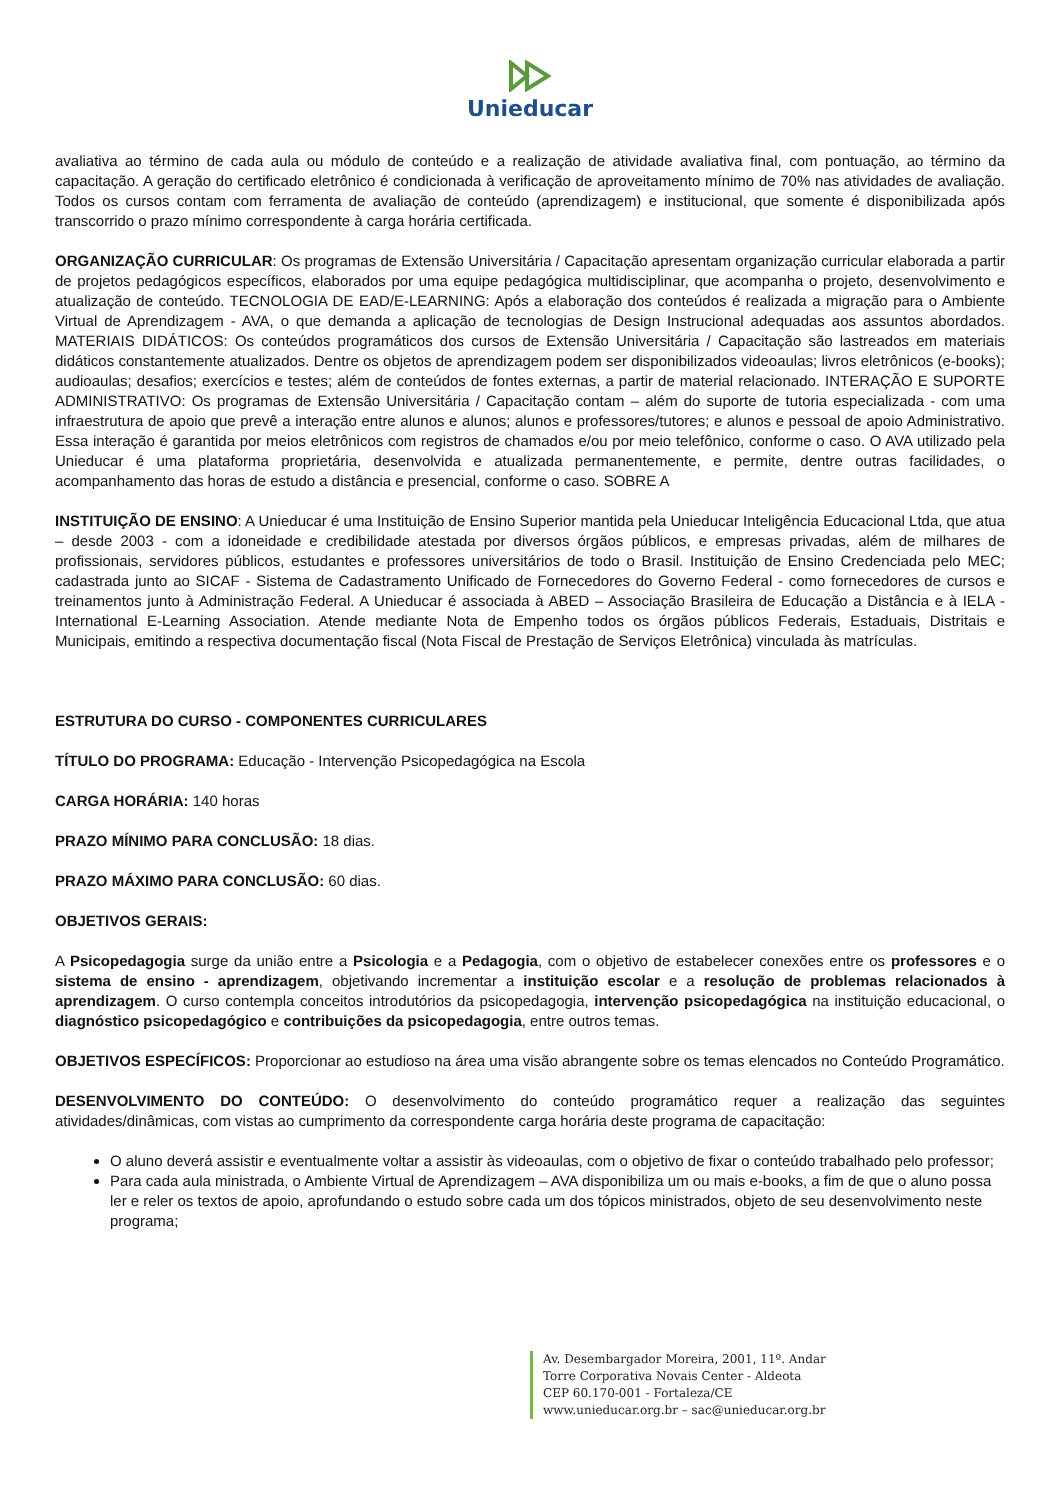Unieducar
avaliativa ao término de cada aula ou módulo de conteúdo e a realização de atividade avaliativa final, com pontuação, ao término da capacitação. A geração do certificado eletrônico é condicionada à verificação de aproveitamento mínimo de 70% nas atividades de avaliação. Todos os cursos contam com ferramenta de avaliação de conteúdo (aprendizagem) e institucional, que somente é disponibilizada após transcorrido o prazo mínimo correspondente à carga horária certificada.
ORGANIZAÇÃO CURRICULAR: Os programas de Extensão Universitária / Capacitação apresentam organização curricular elaborada a partir de projetos pedagógicos específicos, elaborados por uma equipe pedagógica multidisciplinar, que acompanha o projeto, desenvolvimento e atualização de conteúdo. TECNOLOGIA DE EAD/E-LEARNING: Após a elaboração dos conteúdos é realizada a migração para o Ambiente Virtual de Aprendizagem - AVA, o que demanda a aplicação de tecnologias de Design Instrucional adequadas aos assuntos abordados. MATERIAIS DIDÁTICOS: Os conteúdos programáticos dos cursos de Extensão Universitária / Capacitação são lastreados em materiais didáticos constantemente atualizados. Dentre os objetos de aprendizagem podem ser disponibilizados videoaulas; livros eletrônicos (e-books); audioaulas; desafios; exercícios e testes; além de conteúdos de fontes externas, a partir de material relacionado. INTERAÇÃO E SUPORTE ADMINISTRATIVO: Os programas de Extensão Universitária / Capacitação contam – além do suporte de tutoria especializada - com uma infraestrutura de apoio que prevê a interação entre alunos e alunos; alunos e professores/tutores; e alunos e pessoal de apoio Administrativo. Essa interação é garantida por meios eletrônicos com registros de chamados e/ou por meio telefônico, conforme o caso. O AVA utilizado pela Unieducar é uma plataforma proprietária, desenvolvida e atualizada permanentemente, e permite, dentre outras facilidades, o acompanhamento das horas de estudo a distância e presencial, conforme o caso. SOBRE A
INSTITUIÇÃO DE ENSINO: A Unieducar é uma Instituição de Ensino Superior mantida pela Unieducar Inteligência Educacional Ltda, que atua – desde 2003 - com a idoneidade e credibilidade atestada por diversos órgãos públicos, e empresas privadas, além de milhares de profissionais, servidores públicos, estudantes e professores universitários de todo o Brasil. Instituição de Ensino Credenciada pelo MEC; cadastrada junto ao SICAF - Sistema de Cadastramento Unificado de Fornecedores do Governo Federal - como fornecedores de cursos e treinamentos junto à Administração Federal. A Unieducar é associada à ABED – Associação Brasileira de Educação a Distância e à IELA - International E-Learning Association. Atende mediante Nota de Empenho todos os órgãos públicos Federais, Estaduais, Distritais e Municipais, emitindo a respectiva documentação fiscal (Nota Fiscal de Prestação de Serviços Eletrônica) vinculada às matrículas.
ESTRUTURA DO CURSO - COMPONENTES CURRICULARES
TÍTULO DO PROGRAMA: Educação - Intervenção Psicopedagógica na Escola
CARGA HORÁRIA: 140 horas
PRAZO MÍNIMO PARA CONCLUSÃO: 18 dias.
PRAZO MÁXIMO PARA CONCLUSÃO: 60 dias.
OBJETIVOS GERAIS:
A Psicopedagogia surge da união entre a Psicologia e a Pedagogia, com o objetivo de estabelecer conexões entre os professores e o sistema de ensino - aprendizagem, objetivando incrementar a instituição escolar e a resolução de problemas relacionados à aprendizagem. O curso contempla conceitos introdutórios da psicopedagogia, intervenção psicopedagógica na instituição educacional, o diagnóstico psicopedagógico e contribuições da psicopedagogia, entre outros temas.
OBJETIVOS ESPECÍFICOS: Proporcionar ao estudioso na área uma visão abrangente sobre os temas elencados no Conteúdo Programático.
DESENVOLVIMENTO DO CONTEÚDO: O desenvolvimento do conteúdo programático requer a realização das seguintes atividades/dinâmicas, com vistas ao cumprimento da correspondente carga horária deste programa de capacitação:
O aluno deverá assistir e eventualmente voltar a assistir às videoaulas, com o objetivo de fixar o conteúdo trabalhado pelo professor;
Para cada aula ministrada, o Ambiente Virtual de Aprendizagem – AVA disponibiliza um ou mais e-books, a fim de que o aluno possa ler e reler os textos de apoio, aprofundando o estudo sobre cada um dos tópicos ministrados, objeto de seu desenvolvimento neste programa;
Av. Desembargador Moreira, 2001, 11º. Andar
Torre Corporativa Novais Center - Aldeota
CEP 60.170-001 - Fortaleza/CE
www.unieducar.org.br – sac@unieducar.org.br